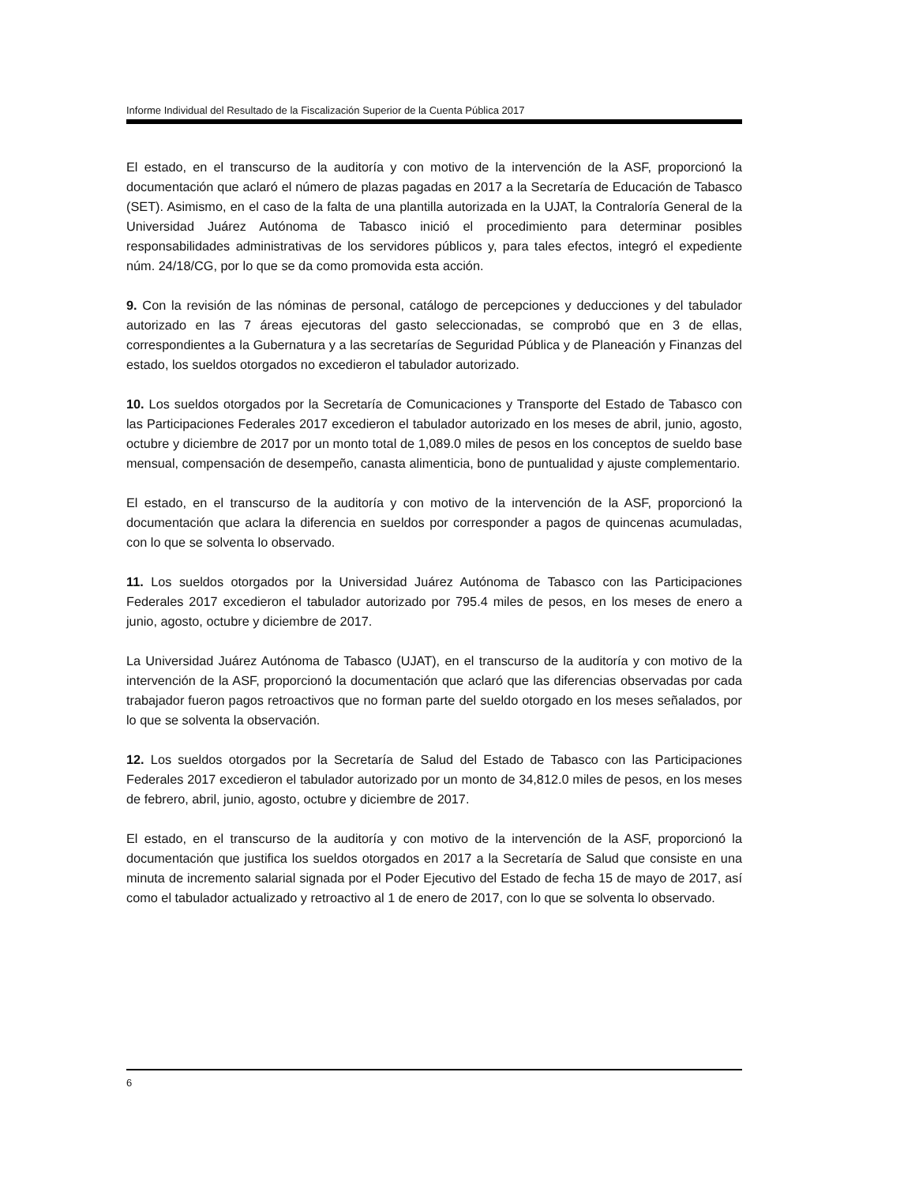Informe Individual del Resultado de la Fiscalización Superior de la Cuenta Pública 2017
El estado, en el transcurso de la auditoría y con motivo de la intervención de la ASF, proporcionó la documentación que aclaró el número de plazas pagadas en 2017 a la Secretaría de Educación de Tabasco (SET). Asimismo, en el caso de la falta de una plantilla autorizada en la UJAT, la Contraloría General de la Universidad Juárez Autónoma de Tabasco inició el procedimiento para determinar posibles responsabilidades administrativas de los servidores públicos y, para tales efectos, integró el expediente núm. 24/18/CG, por lo que se da como promovida esta acción.
9. Con la revisión de las nóminas de personal, catálogo de percepciones y deducciones y del tabulador autorizado en las 7 áreas ejecutoras del gasto seleccionadas, se comprobó que en 3 de ellas, correspondientes a la Gubernatura y a las secretarías de Seguridad Pública y de Planeación y Finanzas del estado, los sueldos otorgados no excedieron el tabulador autorizado.
10. Los sueldos otorgados por la Secretaría de Comunicaciones y Transporte del Estado de Tabasco con las Participaciones Federales 2017 excedieron el tabulador autorizado en los meses de abril, junio, agosto, octubre y diciembre de 2017 por un monto total de 1,089.0 miles de pesos en los conceptos de sueldo base mensual, compensación de desempeño, canasta alimenticia, bono de puntualidad y ajuste complementario.
El estado, en el transcurso de la auditoría y con motivo de la intervención de la ASF, proporcionó la documentación que aclara la diferencia en sueldos por corresponder a pagos de quincenas acumuladas, con lo que se solventa lo observado.
11. Los sueldos otorgados por la Universidad Juárez Autónoma de Tabasco con las Participaciones Federales 2017 excedieron el tabulador autorizado por 795.4 miles de pesos, en los meses de enero a junio, agosto, octubre y diciembre de 2017.
La Universidad Juárez Autónoma de Tabasco (UJAT), en el transcurso de la auditoría y con motivo de la intervención de la ASF, proporcionó la documentación que aclaró que las diferencias observadas por cada trabajador fueron pagos retroactivos que no forman parte del sueldo otorgado en los meses señalados, por lo que se solventa la observación.
12. Los sueldos otorgados por la Secretaría de Salud del Estado de Tabasco con las Participaciones Federales 2017 excedieron el tabulador autorizado por un monto de 34,812.0 miles de pesos, en los meses de febrero, abril, junio, agosto, octubre y diciembre de 2017.
El estado, en el transcurso de la auditoría y con motivo de la intervención de la ASF, proporcionó la documentación que justifica los sueldos otorgados en 2017 a la Secretaría de Salud que consiste en una minuta de incremento salarial signada por el Poder Ejecutivo del Estado de fecha 15 de mayo de 2017, así como el tabulador actualizado y retroactivo al 1 de enero de 2017, con lo que se solventa lo observado.
6